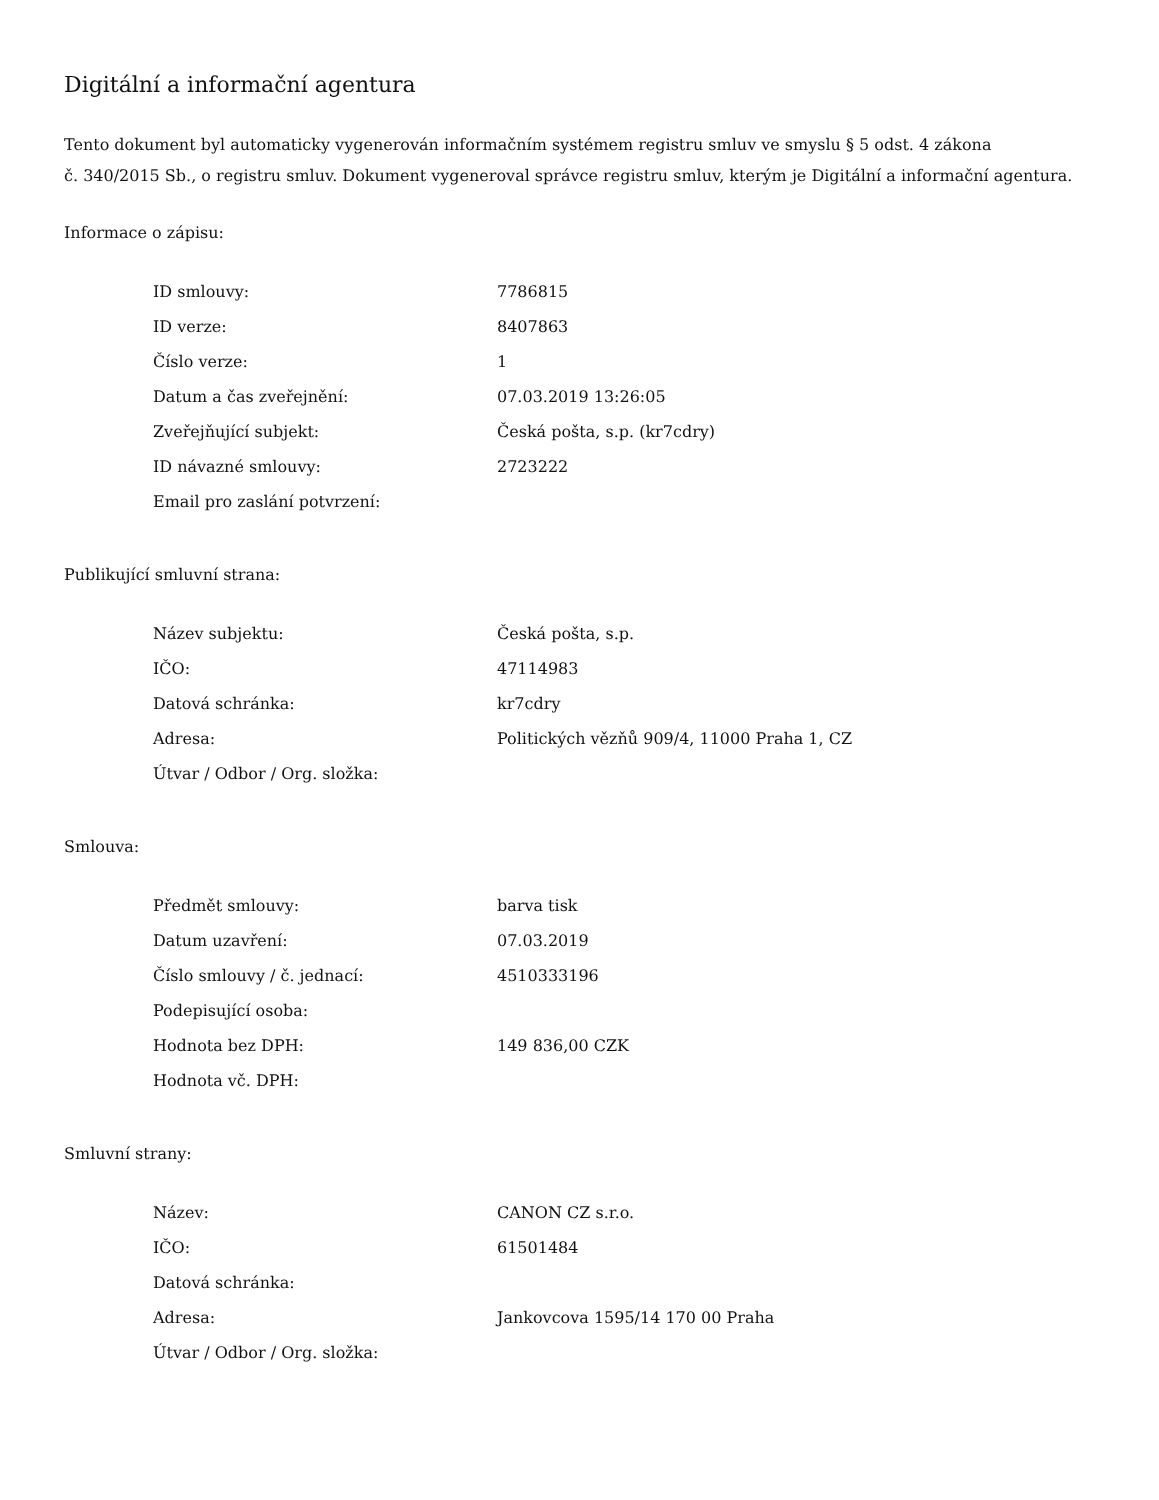Digitální a informační agentura
Tento dokument byl automaticky vygenerován informačním systémem registru smluv ve smyslu § 5 odst. 4 zákona
č. 340/2015 Sb., o registru smluv. Dokument vygeneroval správce registru smluv, kterým je Digitální a informační agentura.
Informace o zápisu:
| ID smlouvy: | 7786815 |
| ID verze: | 8407863 |
| Číslo verze: | 1 |
| Datum a čas zveřejnění: | 07.03.2019 13:26:05 |
| Zveřejňující subjekt: | Česká pošta, s.p. (kr7cdry) |
| ID návazné smlouvy: | 2723222 |
| Email pro zaslání potvrzení: | |
Publikující smluvní strana:
| Název subjektu: | Česká pošta, s.p. |
| IČO: | 47114983 |
| Datová schránka: | kr7cdry |
| Adresa: | Politických vězňů 909/4, 11000 Praha 1, CZ |
| Útvar / Odbor / Org. složka: | |
Smlouva:
| Předmět smlouvy: | barva tisk |
| Datum uzavření: | 07.03.2019 |
| Číslo smlouvy / č. jednací: | 4510333196 |
| Podepisující osoba: | |
| Hodnota bez DPH: | 149 836,00 CZK |
| Hodnota vč. DPH: | |
Smluvní strany:
| Název: | CANON CZ s.r.o. |
| IČO: | 61501484 |
| Datová schránka: | |
| Adresa: | Jankovcova 1595/14 170 00 Praha |
| Útvar / Odbor / Org. složka: | |